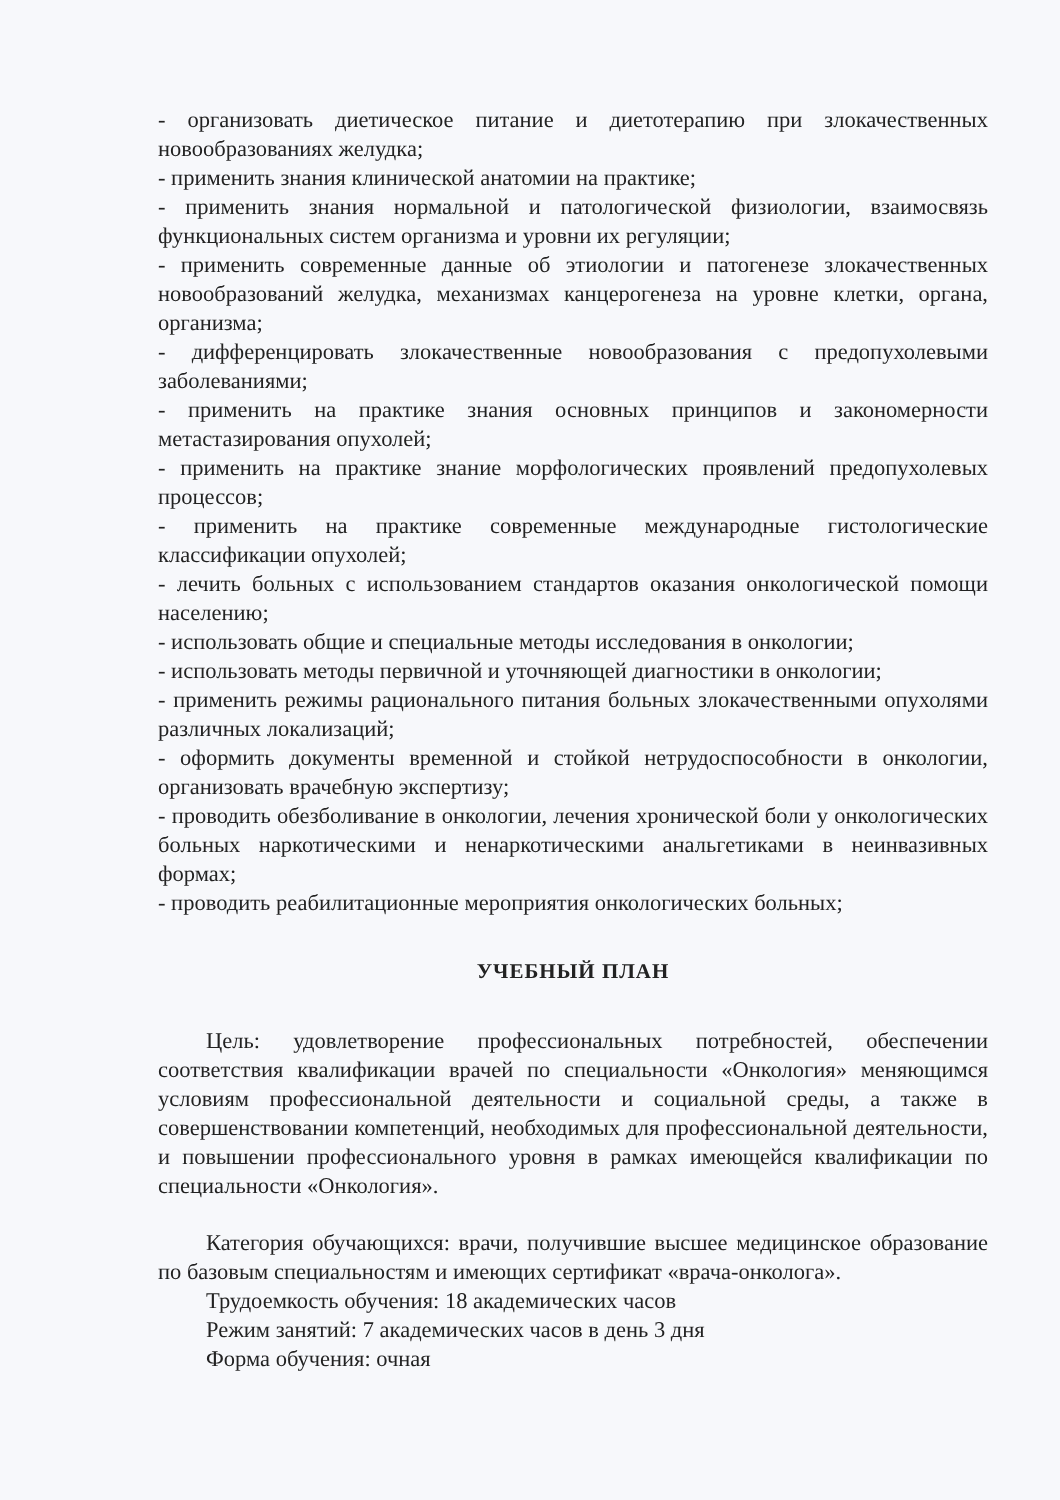- организовать диетическое питание и диетотерапию при злокачественных новообразованиях желудка;
- применить знания клинической анатомии на практике;
- применить знания нормальной и патологической физиологии, взаимосвязь функциональных систем организма и уровни их регуляции;
- применить современные данные об этиологии и патогенезе злокачественных новообразований желудка, механизмах канцерогенеза на уровне клетки, органа, организма;
- дифференцировать злокачественные новообразования с предопухолевыми заболеваниями;
- применить на практике знания основных принципов и закономерности метастазирования опухолей;
- применить на практике знание морфологических проявлений предопухолевых процессов;
- применить на практике современные международные гистологические классификации опухолей;
- лечить больных с использованием стандартов оказания онкологической помощи населению;
- использовать общие и специальные методы исследования в онкологии;
- использовать методы первичной и уточняющей диагностики в онкологии;
- применить режимы рационального питания больных злокачественными опухолями различных локализаций;
- оформить документы временной и стойкой нетрудоспособности в онкологии, организовать врачебную экспертизу;
- проводить обезболивание в онкологии, лечения хронической боли у онкологических больных наркотическими и ненаркотическими анальгетиками в неинвазивных формах;
- проводить реабилитационные мероприятия онкологических больных;
УЧЕБНЫЙ ПЛАН
Цель: удовлетворение профессиональных потребностей, обеспечении соответствия квалификации врачей по специальности «Онкология» меняющимся условиям профессиональной деятельности и социальной среды, а также в совершенствовании компетенций, необходимых для профессиональной деятельности, и повышении профессионального уровня в рамках имеющейся квалификации по специальности «Онкология».
Категория обучающихся: врачи, получившие высшее медицинское образование по базовым специальностям и имеющих сертификат «врача-онколога».
Трудоемкость обучения: 18 академических часов
Режим занятий: 7 академических часов в день 3 дня
Форма обучения: очная